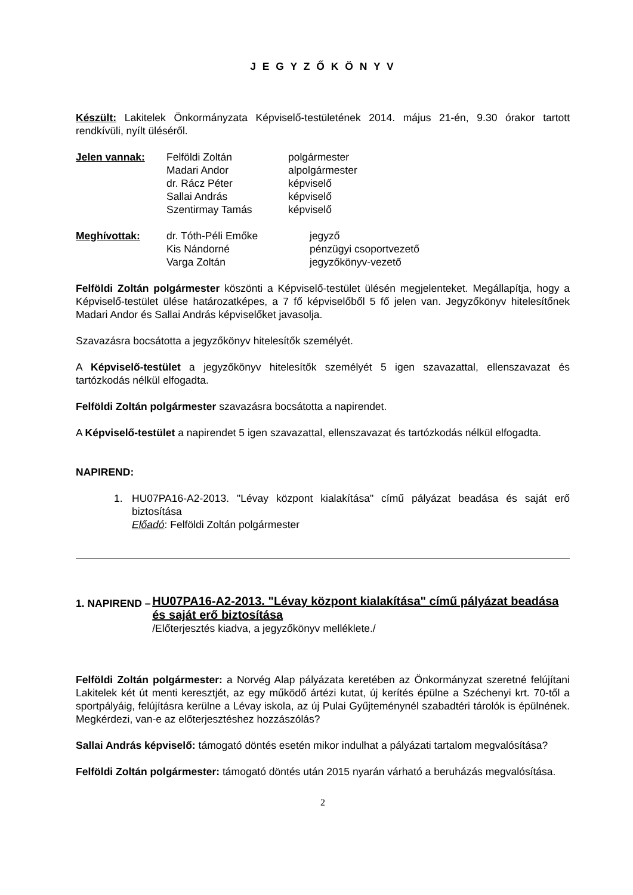J E G Y Z Ő K Ö N Y V
Készült: Lakitelek Önkormányzata Képviselő-testületének 2014. május 21-én, 9.30 órakor tartott rendkívüli, nyílt üléséről.
| Jelen vannak: | Felföldi Zoltán | polgármester |
| | Madari Andor | alpolgármester |
| | dr. Rácz Péter | képviselő |
| | Sallai András | képviselő |
| | Szentirmay Tamás | képviselő |
| Meghívottak: | dr. Tóth-Péli Emőke | jegyző |
| | Kis Nándorné | pénzügyi csoportvezető |
| | Varga Zoltán | jegyzőkönyv-vezető |
Felföldi Zoltán polgármester köszönti a Képviselő-testület ülésén megjelenteket. Megállapítja, hogy a Képviselő-testület ülése határozatképes, a 7 fő képviselőből 5 fő jelen van. Jegyzőkönyv hitelesítőnek Madari Andor és Sallai András képviselőket javasolja.
Szavazásra bocsátotta a jegyzőkönyv hitelesítők személyét.
A Képviselő-testület a jegyzőkönyv hitelesítők személyét 5 igen szavazattal, ellenszavazat és tartózkodás nélkül elfogadta.
Felföldi Zoltán polgármester szavazásra bocsátotta a napirendet.
A Képviselő-testület a napirendet 5 igen szavazattal, ellenszavazat és tartózkodás nélkül elfogadta.
NAPIREND:
1. HU07PA16-A2-2013. "Lévay központ kialakítása" című pályázat beadása és saját erő biztosítása
Előadó: Felföldi Zoltán polgármester
1. NAPIREND –
HU07PA16-A2-2013. "Lévay központ kialakítása" című pályázat beadása és saját erő biztosítása
/Előterjesztés kiadva, a jegyzőkönyv melléklete./
Felföldi Zoltán polgármester: a Norvég Alap pályázata keretében az Önkormányzat szeretné felújítani Lakitelek két út menti keresztjét, az egy működő ártézi kutat, új kerítés épülne a Széchenyi krt. 70-től a sportpályáig, felújításra kerülne a Lévay iskola, az új Pulai Gyűjteménynél szabadtéri tárolók is épülnének. Megkérdezi, van-e az előterjesztéshez hozzászólás?
Sallai András képviselő: támogató döntés esetén mikor indulhat a pályázati tartalom megvalósítása?
Felföldi Zoltán polgármester: támogató döntés után 2015 nyarán várható a beruházás megvalósítása.
2